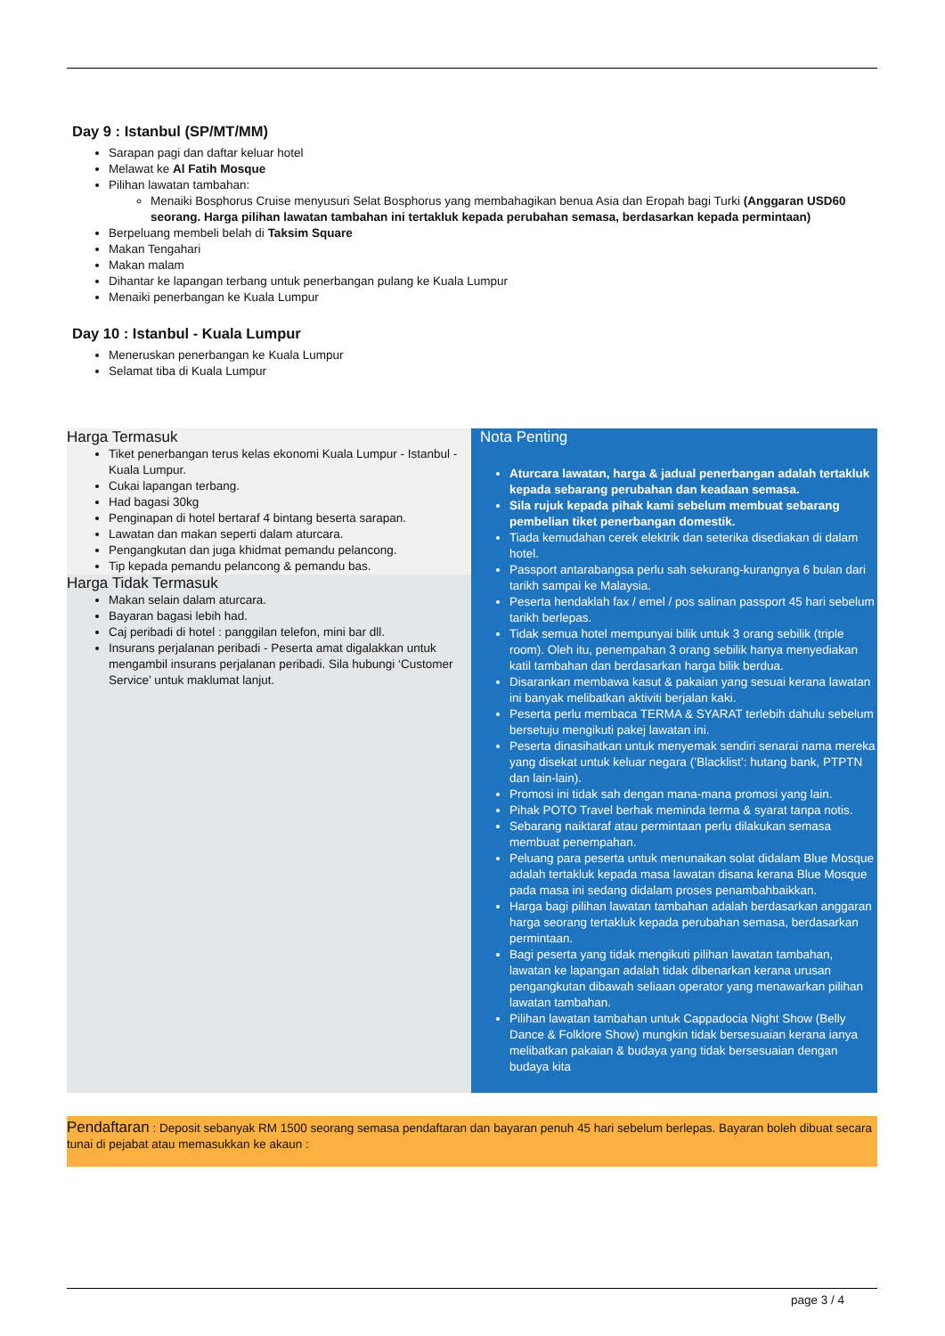Day 9 : Istanbul (SP/MT/MM)
Sarapan pagi dan daftar keluar hotel
Melawat ke Al Fatih Mosque
Pilihan lawatan tambahan:
Menaiki Bosphorus Cruise menyusuri Selat Bosphorus yang membahagikan benua Asia dan Eropah bagi Turki (Anggaran USD60 seorang. Harga pilihan lawatan tambahan ini tertakluk kepada perubahan semasa, berdasarkan kepada permintaan)
Berpeluang membeli belah di Taksim Square
Makan Tengahari
Makan malam
Dihantar ke lapangan terbang untuk penerbangan pulang ke Kuala Lumpur
Menaiki penerbangan ke Kuala Lumpur
Day 10 : Istanbul - Kuala Lumpur
Meneruskan penerbangan ke Kuala Lumpur
Selamat tiba di Kuala Lumpur
Harga Termasuk
Tiket penerbangan terus kelas ekonomi Kuala Lumpur - Istanbul - Kuala Lumpur.
Cukai lapangan terbang.
Had bagasi 30kg
Penginapan di hotel bertaraf 4 bintang beserta sarapan.
Lawatan dan makan seperti dalam aturcara.
Pengangkutan dan juga khidmat pemandu pelancong.
Tip kepada pemandu pelancong & pemandu bas.
Harga Tidak Termasuk
Makan selain dalam aturcara.
Bayaran bagasi lebih had.
Caj peribadi di hotel : panggilan telefon, mini bar dll.
Insurans perjalanan peribadi - Peserta amat digalakkan untuk mengambil insurans perjalanan peribadi. Sila hubungi ‘Customer Service’ untuk maklumat lanjut.
Nota Penting
Aturcara lawatan, harga & jadual penerbangan adalah tertakluk kepada sebarang perubahan dan keadaan semasa.
Sila rujuk kepada pihak kami sebelum membuat sebarang pembelian tiket penerbangan domestik.
Tiada kemudahan cerek elektrik dan seterika disediakan di dalam hotel.
Passport antarabangsa perlu sah sekurang-kurangnya 6 bulan dari tarikh sampai ke Malaysia.
Peserta hendaklah fax / emel / pos salinan passport 45 hari sebelum tarikh berlepas.
Tidak semua hotel mempunyai bilik untuk 3 orang sebilik (triple room). Oleh itu, penempahan 3 orang sebilik hanya menyediakan katil tambahan dan berdasarkan harga bilik berdua.
Disarankan membawa kasut & pakaian yang sesuai kerana lawatan ini banyak melibatkan aktiviti berjalan kaki.
Peserta perlu membaca TERMA & SYARAT terlebih dahulu sebelum bersetuju mengikuti pakej lawatan ini.
Peserta dinasihatkan untuk menyemak sendiri senarai nama mereka yang disekat untuk keluar negara (’Blacklist’: hutang bank, PTPTN dan lain-lain).
Promosi ini tidak sah dengan mana-mana promosi yang lain.
Pihak POTO Travel berhak meminda terma & syarat tanpa notis.
Sebarang naiktaraf atau permintaan perlu dilakukan semasa membuat penempahan.
Peluang para peserta untuk menunaikan solat didalam Blue Mosque adalah tertakluk kepada masa lawatan disana kerana Blue Mosque pada masa ini sedang didalam proses penambahbaikkan.
Harga bagi pilihan lawatan tambahan adalah berdasarkan anggaran harga seorang tertakluk kepada perubahan semasa, berdasarkan permintaan.
Bagi peserta yang tidak mengikuti pilihan lawatan tambahan, lawatan ke lapangan adalah tidak dibenarkan kerana urusan pengangkutan dibawah seliaan operator yang menawarkan pilihan lawatan tambahan.
Pilihan lawatan tambahan untuk Cappadocia Night Show (Belly Dance & Folklore Show) mungkin tidak bersesuaian kerana ianya melibatkan pakaian & budaya yang tidak bersesuaian dengan budaya kita
Pendaftaran : Deposit sebanyak RM 1500 seorang semasa pendaftaran dan bayaran penuh 45 hari sebelum berlepas. Bayaran boleh dibuat secara tunai di pejabat atau memasukkan ke akaun :
page 3 / 4